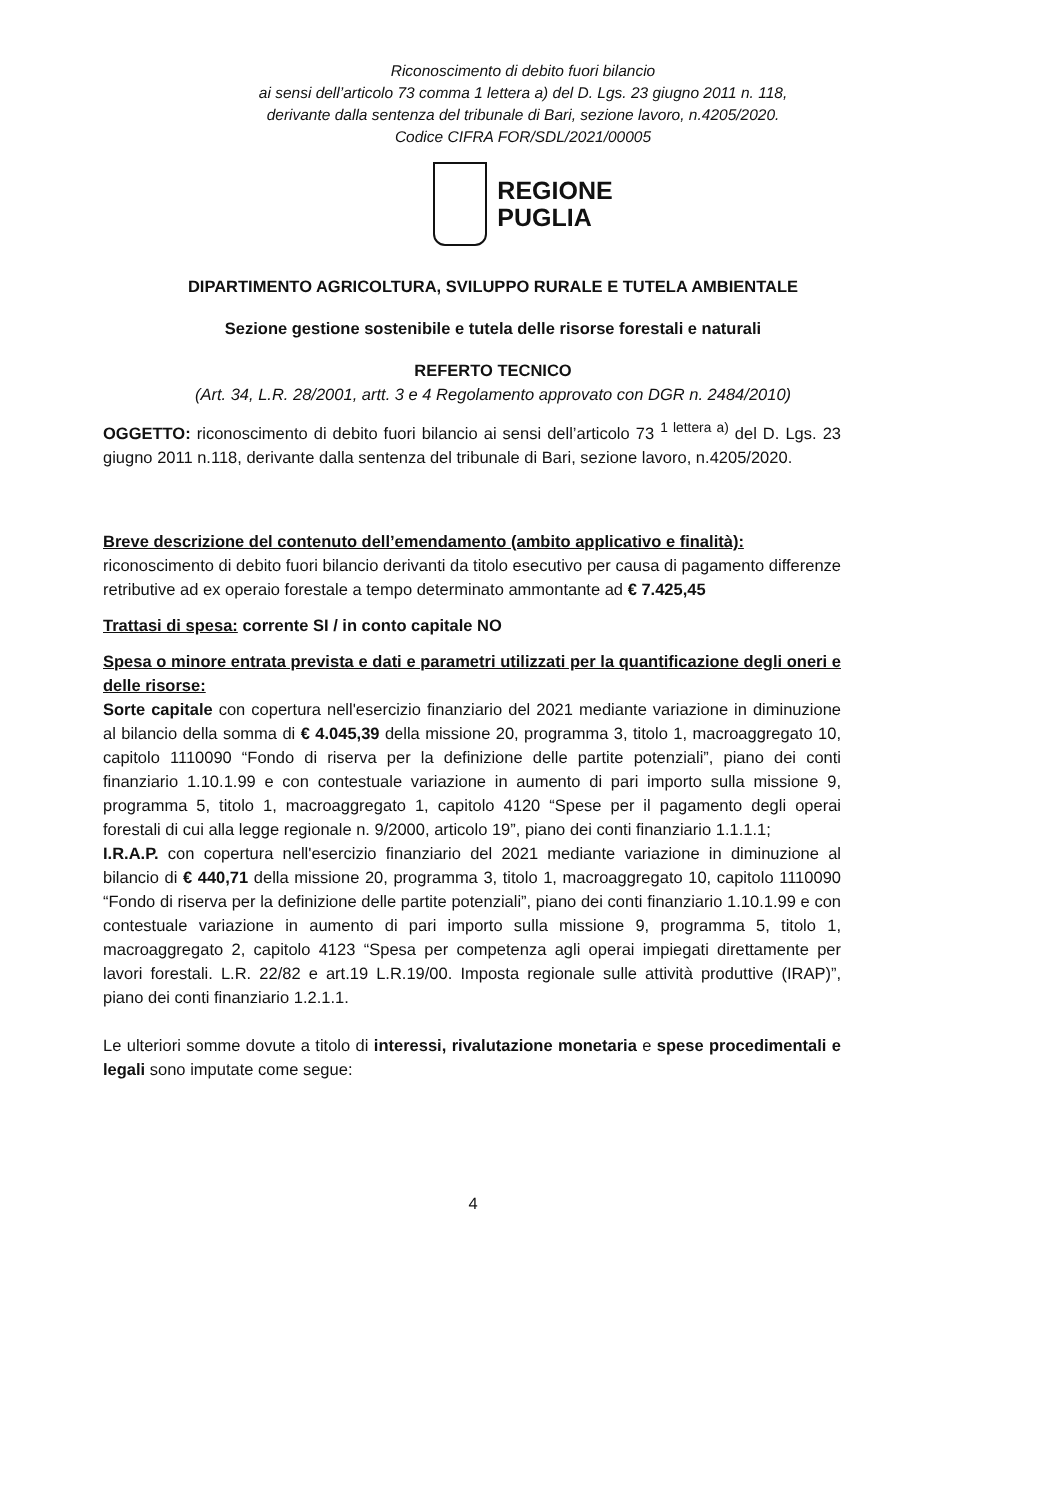Riconoscimento di debito fuori bilancio
ai sensi dell’articolo 73 comma 1 lettera a) del D. Lgs. 23 giugno 2011 n. 118,
derivante dalla sentenza del tribunale di Bari, sezione lavoro, n.4205/2020.
Codice CIFRA FOR/SDL/2021/00005
REGIONE
PUGLIA
DIPARTIMENTO AGRICOLTURA, SVILUPPO RURALE E TUTELA AMBIENTALE
Sezione gestione sostenibile e tutela delle risorse forestali e naturali
REFERTO TECNICO
(Art. 34, L.R. 28/2001, artt. 3 e 4 Regolamento approvato con DGR n. 2484/2010)
OGGETTO: riconoscimento di debito fuori bilancio ai sensi dell’articolo 73 <sup>1 lettera a)</sup> del D. Lgs. 23 giugno 2011 n.118, derivante dalla sentenza del tribunale di Bari, sezione lavoro, n.4205/2020.
Breve descrizione del contenuto dell’emendamento (ambito applicativo e finalità):
riconoscimento di debito fuori bilancio derivanti da titolo esecutivo per causa di pagamento differenze retributive ad ex operaio forestale a tempo determinato ammontante ad € 7.425,45
Trattasi di spesa: corrente SI / in conto capitale NO
Spesa o minore entrata prevista e dati e parametri utilizzati per la quantificazione degli oneri e delle risorse:
Sorte capitale con copertura nell'esercizio finanziario del 2021 mediante variazione in diminuzione al bilancio della somma di € 4.045,39 della missione 20, programma 3, titolo 1, macroaggregato 10, capitolo 1110090 “Fondo di riserva per la definizione delle partite potenziali”, piano dei conti finanziario 1.10.1.99 e con contestuale variazione in aumento di pari importo sulla missione 9, programma 5, titolo 1, macroaggregato 1, capitolo 4120 “Spese per il pagamento degli operai forestali di cui alla legge regionale n. 9/2000, articolo 19”, piano dei conti finanziario 1.1.1.1;
I.R.A.P. con copertura nell'esercizio finanziario del 2021 mediante variazione in diminuzione al bilancio di € 440,71 della missione 20, programma 3, titolo 1, macroaggregato 10, capitolo 1110090 “Fondo di riserva per la definizione delle partite potenziali”, piano dei conti finanziario 1.10.1.99 e con contestuale variazione in aumento di pari importo sulla missione 9, programma 5, titolo 1, macroaggregato 2, capitolo 4123 “Spesa per competenza agli operai impiegati direttamente per lavori forestali. L.R. 22/82 e art.19 L.R.19/00. Imposta regionale sulle attività produttive (IRAP)”, piano dei conti finanziario 1.2.1.1.
Le ulteriori somme dovute a titolo di interessi, rivalutazione monetaria e spese procedimentali e legali sono imputate come segue:
4